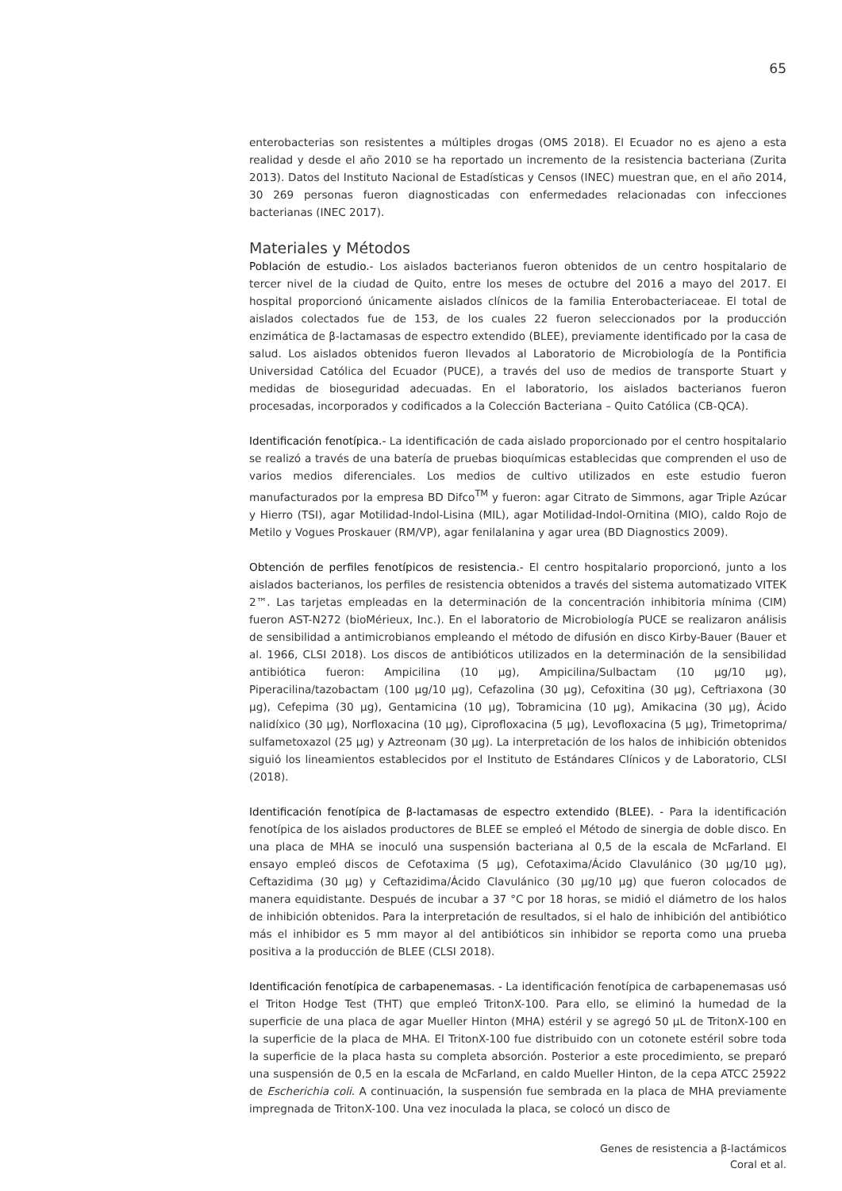65
enterobacterias son resistentes a múltiples drogas (OMS 2018). El Ecuador no es ajeno a esta realidad y desde el año 2010 se ha reportado un incremento de la resistencia bacteriana (Zurita 2013). Datos del Instituto Nacional de Estadísticas y Censos (INEC) muestran que, en el año 2014, 30 269 personas fueron diagnosticadas con enfermedades relacionadas con infecciones bacterianas (INEC 2017).
Materiales y Métodos
Población de estudio.- Los aislados bacterianos fueron obtenidos de un centro hospitalario de tercer nivel de la ciudad de Quito, entre los meses de octubre del 2016 a mayo del 2017. El hospital proporcionó únicamente aislados clínicos de la familia Enterobacteriaceae. El total de aislados colectados fue de 153, de los cuales 22 fueron seleccionados por la producción enzimática de β-lactamasas de espectro extendido (BLEE), previamente identificado por la casa de salud. Los aislados obtenidos fueron llevados al Laboratorio de Microbiología de la Pontificia Universidad Católica del Ecuador (PUCE), a través del uso de medios de transporte Stuart y medidas de bioseguridad adecuadas. En el laboratorio, los aislados bacterianos fueron procesadas, incorporados y codificados a la Colección Bacteriana – Quito Católica (CB-QCA).
Identificación fenotípica.- La identificación de cada aislado proporcionado por el centro hospitalario se realizó a través de una batería de pruebas bioquímicas establecidas que comprenden el uso de varios medios diferenciales. Los medios de cultivo utilizados en este estudio fueron manufacturados por la empresa BD Difco<sup>TM</sup> y fueron: agar Citrato de Simmons, agar Triple Azúcar y Hierro (TSI), agar Motilidad-Indol-Lisina (MIL), agar Motilidad-Indol-Ornitina (MIO), caldo Rojo de Metilo y Vogues Proskauer (RM/VP), agar fenilalanina y agar urea (BD Diagnostics 2009).
Obtención de perfiles fenotípicos de resistencia.- El centro hospitalario proporcionó, junto a los aislados bacterianos, los perfiles de resistencia obtenidos a través del sistema automatizado VITEK 2™. Las tarjetas empleadas en la determinación de la concentración inhibitoria mínima (CIM) fueron AST-N272 (bioMérieux, Inc.). En el laboratorio de Microbiología PUCE se realizaron análisis de sensibilidad a antimicrobianos empleando el método de difusión en disco Kirby-Bauer (Bauer et al. 1966, CLSI 2018). Los discos de antibióticos utilizados en la determinación de la sensibilidad antibiótica fueron: Ampicilina (10 µg), Ampicilina/Sulbactam (10 µg/10 µg), Piperacilina/tazobactam (100 µg/10 µg), Cefazolina (30 µg), Cefoxitina (30 µg), Ceftriaxona (30 µg), Cefepima (30 µg), Gentamicina (10 µg), Tobramicina (10 µg), Amikacina (30 µg), Ácido nalidíxico (30 µg), Norfloxacina (10 µg), Ciprofloxacina (5 µg), Levofloxacina (5 µg), Trimetoprima/ sulfametoxazol (25 µg) y Aztreonam (30 µg). La interpretación de los halos de inhibición obtenidos siguió los lineamientos establecidos por el Instituto de Estándares Clínicos y de Laboratorio, CLSI (2018).
Identificación fenotípica de β-lactamasas de espectro extendido (BLEE). - Para la identificación fenotípica de los aislados productores de BLEE se empleó el Método de sinergia de doble disco. En una placa de MHA se inoculó una suspensión bacteriana al 0,5 de la escala de McFarland. El ensayo empleó discos de Cefotaxima (5 µg), Cefotaxima/Ácido Clavulánico (30 µg/10 µg), Ceftazidima (30 µg) y Ceftazidima/Ácido Clavulánico (30 µg/10 µg) que fueron colocados de manera equidistante. Después de incubar a 37 °C por 18 horas, se midió el diámetro de los halos de inhibición obtenidos. Para la interpretación de resultados, si el halo de inhibición del antibiótico más el inhibidor es 5 mm mayor al del antibióticos sin inhibidor se reporta como una prueba positiva a la producción de BLEE (CLSI 2018).
Identificación fenotípica de carbapenemasas. - La identificación fenotípica de carbapenemasas usó el Triton Hodge Test (THT) que empleó TritonX-100. Para ello, se eliminó la humedad de la superficie de una placa de agar Mueller Hinton (MHA) estéril y se agregó 50 µL de TritonX-100 en la superficie de la placa de MHA. El TritonX-100 fue distribuido con un cotonete estéril sobre toda la superficie de la placa hasta su completa absorción. Posterior a este procedimiento, se preparó una suspensión de 0,5 en la escala de McFarland, en caldo Mueller Hinton, de la cepa ATCC 25922 de Escherichia coli. A continuación, la suspensión fue sembrada en la placa de MHA previamente impregnada de TritonX-100. Una vez inoculada la placa, se colocó un disco de
Genes de resistencia a β-lactámicos
Coral et al.